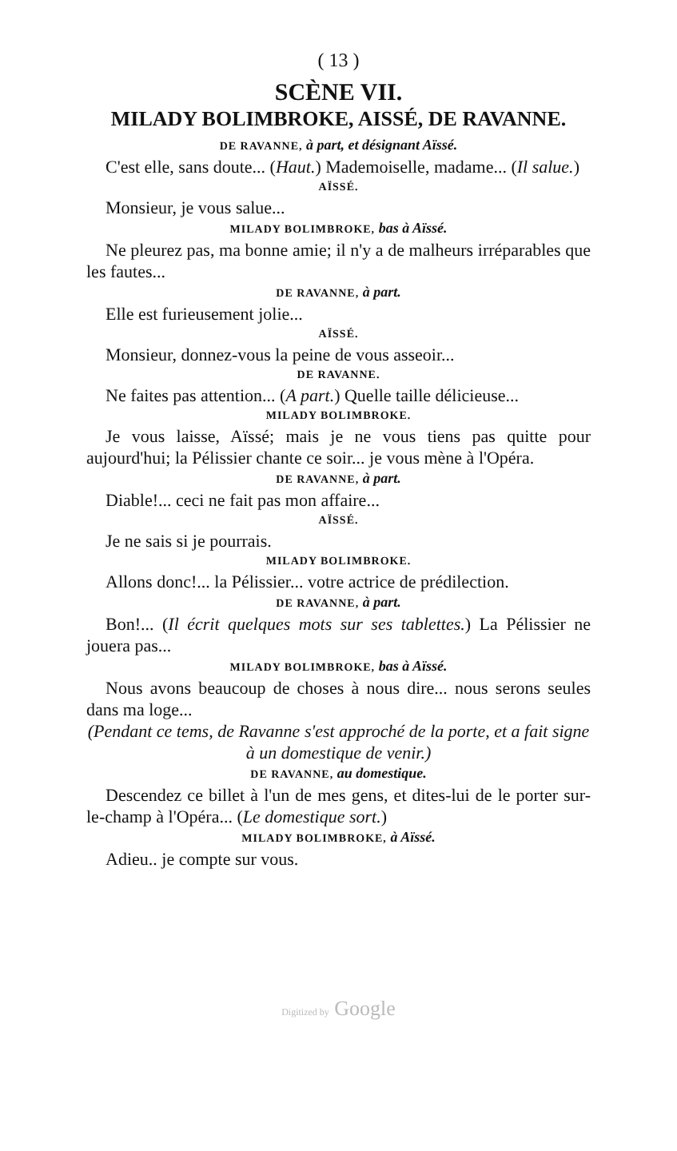( 13 )
SCÈNE VII.
MILADY BOLIMBROKE, AISSÉ, DE RAVANNE.
DE RAVANNE, à part, et désignant Aïssé.
C'est elle, sans doute... (Haut.) Mademoiselle, madame... (Il salue.)
AÏSSÉ.
Monsieur, je vous salue...
MILADY BOLIMBROKE, bas à Aïssé.
Ne pleurez pas, ma bonne amie; il n'y a de malheurs irréparables que les fautes...
DE RAVANNE, à part.
Elle est furieusement jolie...
AÏSSÉ.
Monsieur, donnez-vous la peine de vous asseoir...
DE RAVANNE.
Ne faites pas attention... (A part.) Quelle taille délicieuse...
MILADY BOLIMBROKE.
Je vous laisse, Aïssé; mais je ne vous tiens pas quitte pour aujourd'hui; la Pélissier chante ce soir... je vous mène à l'Opéra.
DE RAVANNE, à part.
Diable!... ceci ne fait pas mon affaire...
AÏSSÉ.
Je ne sais si je pourrais.
MILADY BOLIMBROKE.
Allons donc!... la Pélissier... votre actrice de prédilection.
DE RAVANNE, à part.
Bon!... (Il écrit quelques mots sur ses tablettes.) La Pélissier ne jouera pas...
MILADY BOLIMBROKE, bas à Aïssé.
Nous avons beaucoup de choses à nous dire... nous serons seules dans ma loge...
(Pendant ce tems, de Ravanne s'est approché de la porte, et a fait signe à un domestique de venir.)
DE RAVANNE, au domestique.
Descendez ce billet à l'un de mes gens, et dites-lui de le porter sur-le-champ à l'Opéra... (Le domestique sort.)
MILADY BOLIMBROKE, à Aïssé.
Adieu.. je compte sur vous.
Digitized by Google